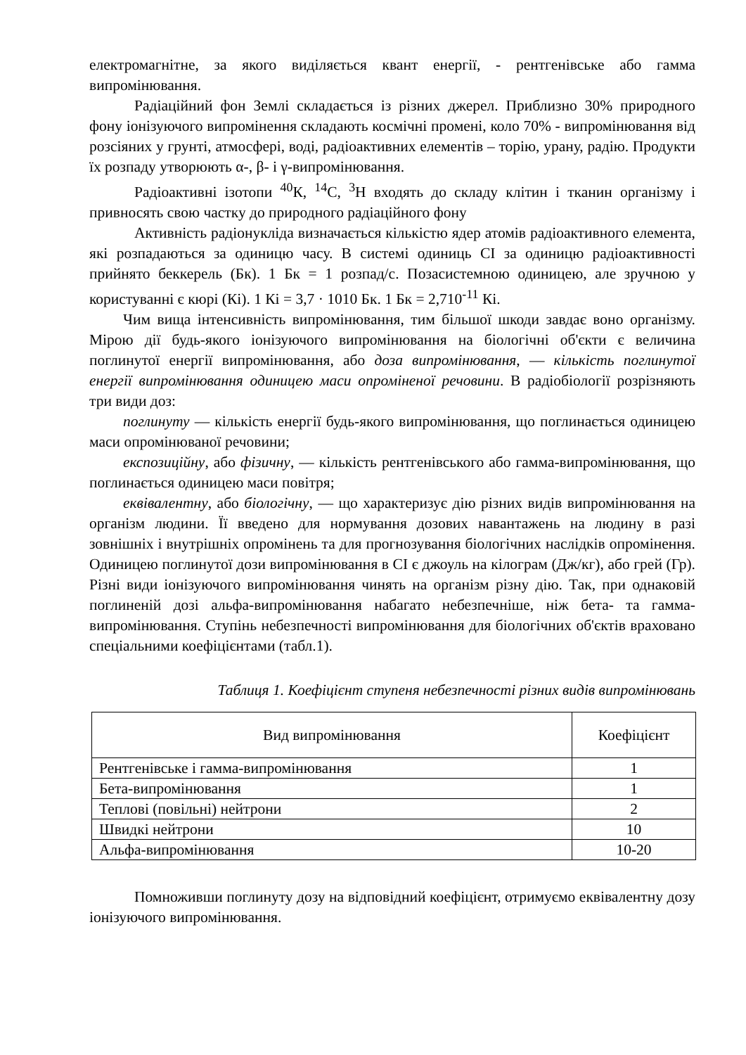електромагнітне, за якого виділяється квант енергії, - рентгенівське або гамма випромінювання.
Радіаційний фон Землі складається із різних джерел. Приблизно 30% природного фону іонізуючого випромінення складають космічні промені, коло 70% - випромінювання від розсіяних у грунті, атмосфері, воді, радіоактивних елементів – торію, урану, радію. Продукти їх розпаду утворюють α-, β- і γ-випромінювання.
Радіоактивні ізотопи <sup>40</sup>К, <sup>14</sup>С, <sup>3</sup>Н входять до складу клітин і тканин організму і привносять свою частку до природного радіаційного фону
Активність радіонукліда визначається кількістю ядер атомів радіоактивного елемента, які розпадаються за одиницю часу. В системі одиниць СІ за одиницю радіоактивності прийнято беккерель (Бк). 1 Бк = 1 розпад/с. Позасистемною одиницею, але зручною у користуванні є кюрі (Кі). 1 Кі = 3,7 · 1010 Бк. 1 Бк = 2,710<sup>-11</sup> Кі.
Чим вища інтенсивність випромінювання, тим більшої шкоди завдає воно організму. Мірою дії будь-якого іонізуючого випромінювання на біологічні об'єкти є величина поглинутої енергії випромінювання, або доза випромінювання, — кількість поглинутої енергії випромінювання одиницею маси опроміненої речовини. В радіобіології розрізняють три види доз:
поглинуту — кількість енергії будь-якого випромінювання, що поглинається одиницею маси опромінюваної речовини;
експозиційну, або фізичну, — кількість рентгенівського або гамма-випромінювання, що поглинається одиницею маси повітря;
еквівалентну, або біологічну, — що характеризує дію різних видів випромінювання на організм людини. Її введено для нормування дозових навантажень на людину в разі зовнішніх і внутрішніх опромінень та для прогнозування біологічних наслідків опромінення. Одиницею поглинутої дози випромінювання в СІ є джоуль на кілограм (Дж/кг), або грей (Гр). Різні види іонізуючого випромінювання чинять на організм різну дію. Так, при однаковій поглиненій дозі альфа-випромінювання набагато небезпечніше, ніж бета- та гамма-випромінювання. Ступінь небезпечності випромінювання для біологічних об'єктів враховано спеціальними коефіцієнтами (табл.1).
Таблиця 1. Коефіцієнт ступеня небезпечності різних видів випромінювань
| Вид випромінювання | Коефіцієнт |
| --- | --- |
| Рентгенівське і гамма-випромінювання | 1 |
| Бета-випромінювання | 1 |
| Теплові (повільні) нейтрони | 2 |
| Швидкі нейтрони | 10 |
| Альфа-випромінювання | 10-20 |
Помноживши поглинуту дозу на відповідний коефіцієнт, отримуємо еквівалентну дозу іонізуючого випромінювання.